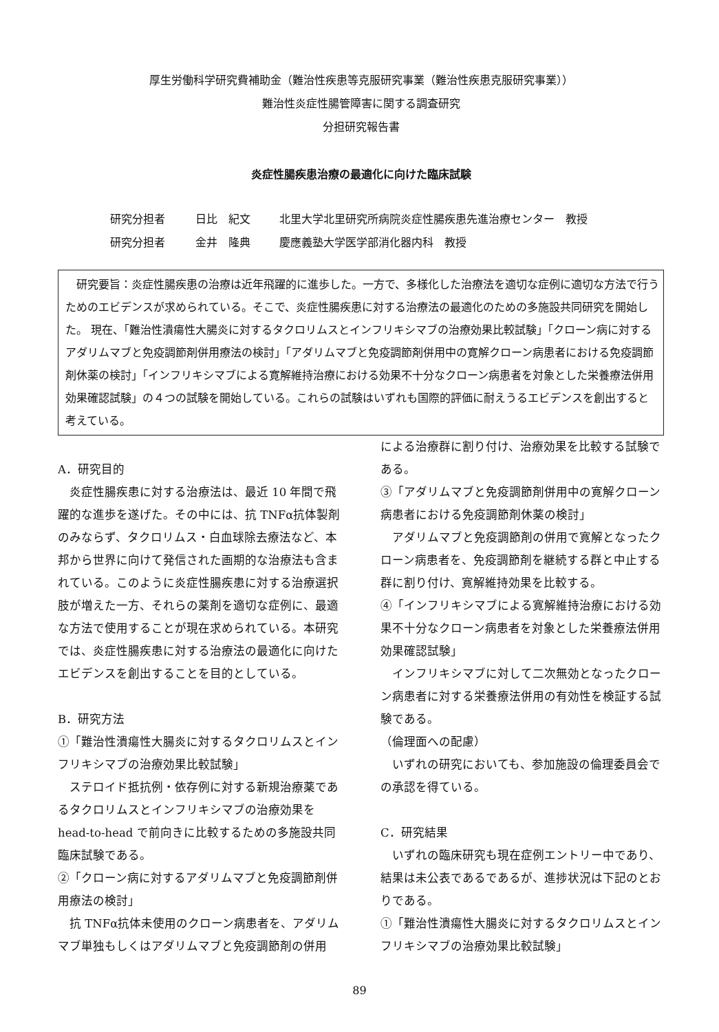厚生労働科学研究費補助金（難治性疾患等克服研究事業（難治性疾患克服研究事業））
難治性炎症性腸管障害に関する調査研究
分担研究報告書
炎症性腸疾患治療の最適化に向けた臨床試験
研究分担者 日比　紀文 北里大学北里研究所病院炎症性腸疾患先進治療センター　教授
研究分担者 金井　隆典 慶應義塾大学医学部消化器内科　教授
　研究要旨：炎症性腸疾患の治療は近年飛躍的に進歩した。一方で、多様化した治療法を適切な症例に適切な方法で行うためのエビデンスが求められている。そこで、炎症性腸疾患に対する治療法の最適化のための多施設共同研究を開始した。 現在、「難治性潰瘍性大腸炎に対するタクロリムスとインフリキシマブの治療効果比較試験」「クローン病に対するアダリムマブと免疫調節剤併用療法の検討」「アダリムマブと免疫調節剤併用中の寛解クローン病患者における免疫調節剤休薬の検討」「インフリキシマブによる寛解維持治療における効果不十分なクローン病患者を対象とした栄養療法併用効果確認試験」の４つの試験を開始している。これらの試験はいずれも国際的評価に耐えうるエビデンスを創出すると考えている。
A．研究目的
　炎症性腸疾患に対する治療法は、最近 10 年間で飛躍的な進歩を遂げた。その中には、抗 TNFα抗体製剤のみならず、タクロリムス・白血球除去療法など、本邦から世界に向けて発信された画期的な治療法も含まれている。このように炎症性腸疾患に対する治療選択肢が増えた一方、それらの薬剤を適切な症例に、最適な方法で使用することが現在求められている。本研究では、炎症性腸疾患に対する治療法の最適化に向けたエビデンスを創出することを目的としている。
B．研究方法
①「難治性潰瘍性大腸炎に対するタクロリムスとインフリキシマブの治療効果比較試験」
　ステロイド抵抗例・依存例に対する新規治療薬であるタクロリムスとインフリキシマブの治療効果を head-to-head で前向きに比較するための多施設共同臨床試験である。
②「クローン病に対するアダリムマブと免疫調節剤併用療法の検討」
　抗 TNFα抗体未使用のクローン病患者を、アダリムマブ単独もしくはアダリムマブと免疫調節剤の併用
による治療群に割り付け、治療効果を比較する試験である。
③「アダリムマブと免疫調節剤併用中の寛解クローン病患者における免疫調節剤休薬の検討」
　アダリムマブと免疫調節剤の併用で寛解となったクローン病患者を、免疫調節剤を継続する群と中止する群に割り付け、寛解維持効果を比較する。
④「インフリキシマブによる寛解維持治療における効果不十分なクローン病患者を対象とした栄養療法併用効果確認試験」
　インフリキシマブに対して二次無効となったクローン病患者に対する栄養療法併用の有効性を検証する試験である。
（倫理面への配慮）
　いずれの研究においても、参加施設の倫理委員会での承認を得ている。
C．研究結果
　いずれの臨床研究も現在症例エントリー中であり、結果は未公表であるであるが、進捗状況は下記のとおりである。
①「難治性潰瘍性大腸炎に対するタクロリムスとインフリキシマブの治療効果比較試験」
89